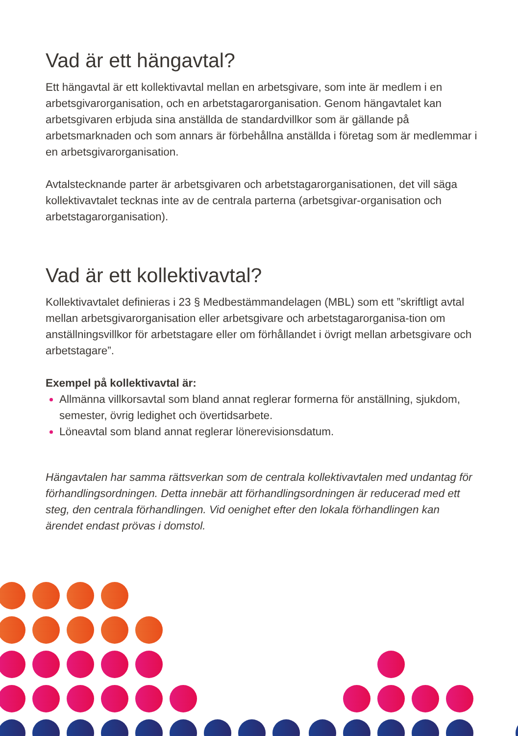Vad är ett hängavtal?
Ett hängavtal är ett kollektivavtal mellan en arbetsgivare, som inte är medlem i en arbetsgivarorganisation, och en arbetstagarorganisation. Genom hängavtalet kan arbetsgivaren erbjuda sina anställda de standardvillkor som är gällande på arbetsmarknaden och som annars är förbehållna anställda i företag som är medlemmar i en arbetsgivarorganisation.
Avtalstecknande parter är arbetsgivaren och arbetstagarorganisationen, det vill säga kollektivavtalet tecknas inte av de centrala parterna (arbetsgivar-organisation och arbetstagarorganisation).
Vad är ett kollektivavtal?
Kollektivavtalet definieras i 23 § Medbestämmandelagen (MBL) som ett ”skriftligt avtal mellan arbetsgivarorganisation eller arbetsgivare och arbetstagarorganisa-tion om anställningsvillkor för arbetstagare eller om förhållandet i övrigt mellan arbetsgivare och arbetstagare”.
Exempel på kollektivavtal är:
Allmänna villkorsavtal som bland annat reglerar formerna för anställning, sjukdom, semester, övrig ledighet och övertidsarbete.
Löneavtal som bland annat reglerar lönerevisionsdatum.
Hängavtalen har samma rättsverkan som de centrala kollektivavtalen med undantag för förhandlingsordningen. Detta innebär att förhandlingsordningen är reducerad med ett steg, den centrala förhandlingen. Vid oenighet efter den lokala förhandlingen kan ärendet endast prövas i domstol.